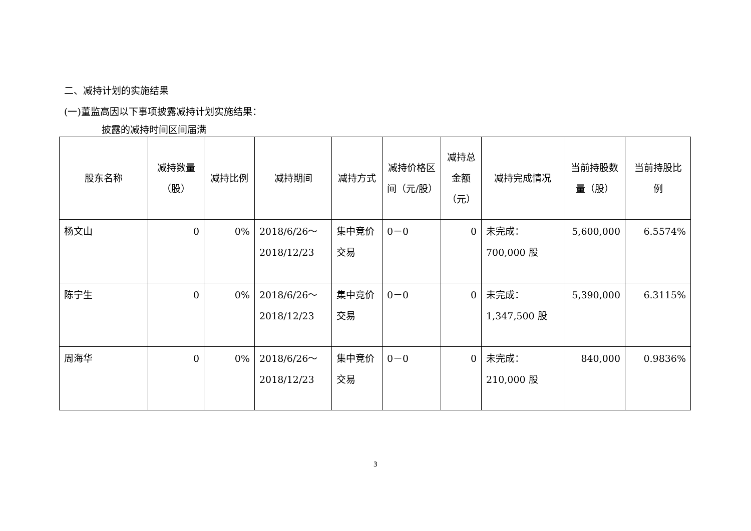二、减持计划的实施结果
(一)董监高因以下事项披露减持计划实施结果：
披露的减持时间区间届满
| 股东名称 | 减持数量（股） | 减持比例 | 减持期间 | 减持方式 | 减持价格区间（元/股） | 减持总金额（元） | 减持完成情况 | 当前持股数量（股） | 当前持股比例 |
| --- | --- | --- | --- | --- | --- | --- | --- | --- | --- |
| 杨文山 | 0 | 0% | 2018/6/26～ 2018/12/23 | 集中竞价交易 | 0－0 | 0 | 未完成： 700,000 股 | 5,600,000 | 6.5574% |
| 陈宁生 | 0 | 0% | 2018/6/26～ 2018/12/23 | 集中竞价交易 | 0－0 | 0 | 未完成： 1,347,500 股 | 5,390,000 | 6.3115% |
| 周海华 | 0 | 0% | 2018/6/26～ 2018/12/23 | 集中竞价交易 | 0－0 | 0 | 未完成： 210,000 股 | 840,000 | 0.9836% |
3